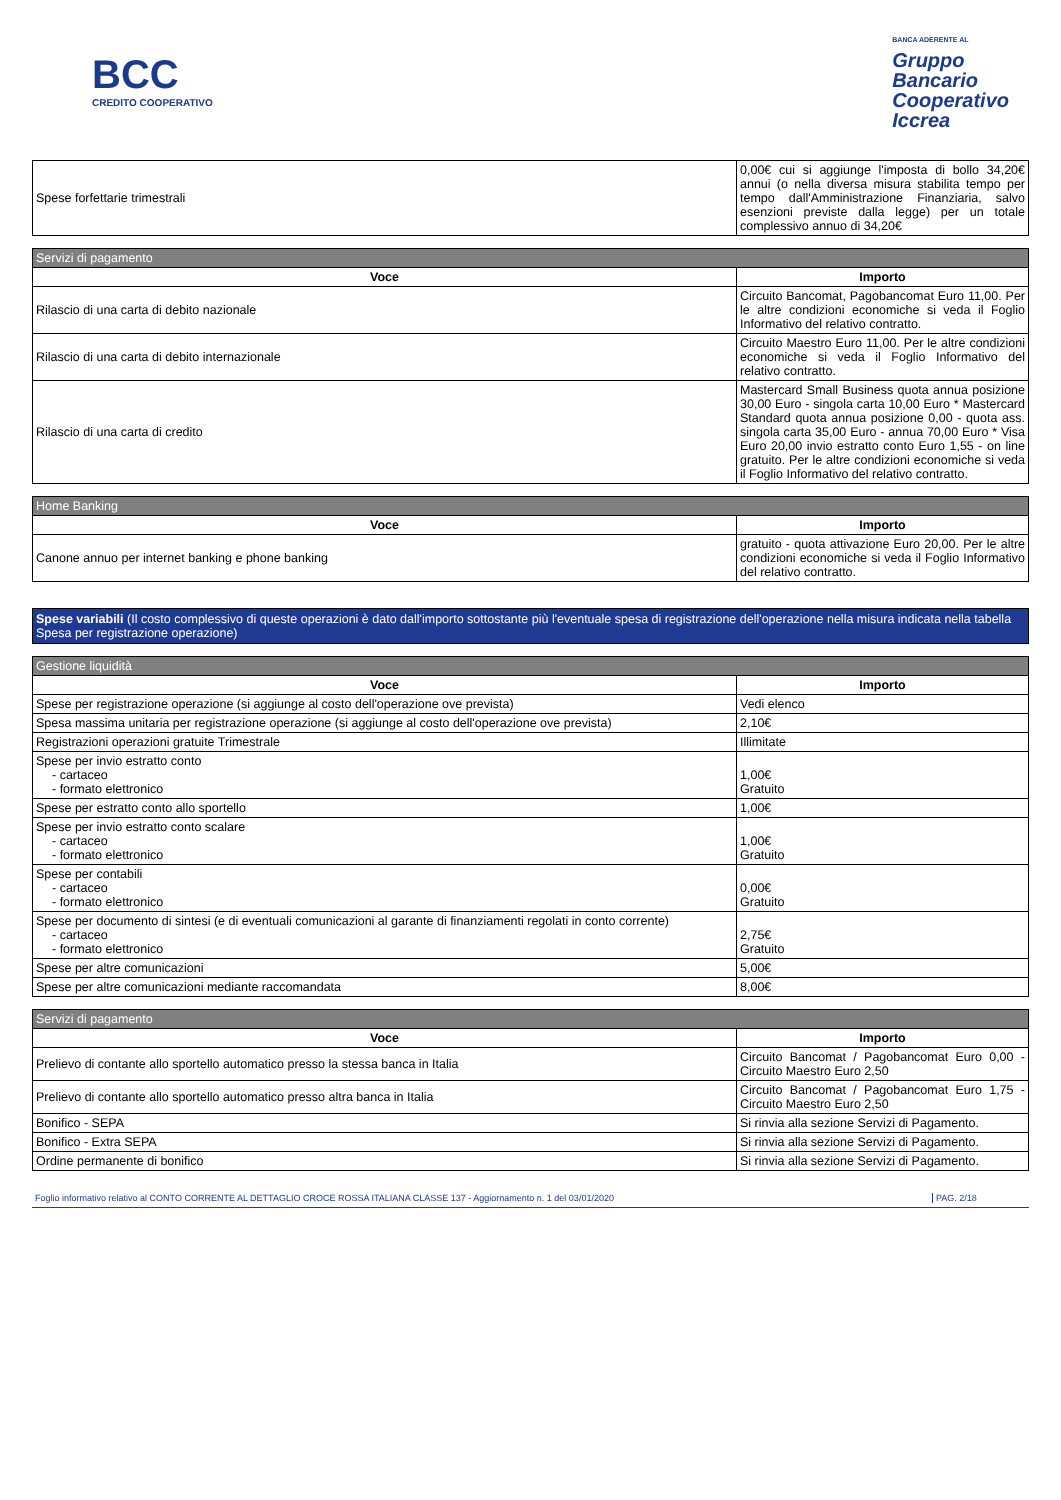BCC
CREDITO COOPERATIVO
BANCA ADERENTE AL
Gruppo
Bancario
Cooperativo
Iccrea
| Spese forfettarie trimestrali | 0,00€ cui si aggiunge l'imposta di bollo 34,20€ annui (o nella diversa misura stabilita tempo per tempo dall'Amministrazione Finanziaria, salvo esenzioni previste dalla legge) per un totale complessivo annuo di 34,20€ |
| Servizi di pagamento | |
| --- | --- |
| Voce | Importo |
| Rilascio di una carta di debito nazionale | Circuito Bancomat, Pagobancomat Euro 11,00. Per le altre condizioni economiche si veda il Foglio Informativo del relativo contratto. |
| Rilascio di una carta di debito internazionale | Circuito Maestro Euro 11,00. Per le altre condizioni economiche si veda il Foglio Informativo del relativo contratto. |
| Rilascio di una carta di credito | Mastercard Small Business quota annua posizione 30,00 Euro - singola carta 10,00 Euro * Mastercard Standard quota annua posizione 0,00 - quota ass. singola carta 35,00 Euro - annua 70,00 Euro * Visa Euro 20,00 invio estratto conto Euro 1,55 - on line gratuito. Per le altre condizioni economiche si veda il Foglio Informativo del relativo contratto. |
| Home Banking | |
| --- | --- |
| Voce | Importo |
| Canone annuo per internet banking e phone banking | gratuito - quota attivazione Euro 20,00. Per le altre condizioni economiche si veda il Foglio Informativo del relativo contratto. |
Spese variabili (Il costo complessivo di queste operazioni è dato dall'importo sottostante più l'eventuale spesa di registrazione dell'operazione nella misura indicata nella tabella Spesa per registrazione operazione)
| Gestione liquidità | |
| --- | --- |
| Voce | Importo |
| Spese per registrazione operazione (si aggiunge al costo dell'operazione ove prevista) | Vedi elenco |
| Spesa massima unitaria per registrazione operazione (si aggiunge al costo dell'operazione ove prevista) | 2,10€ |
| Registrazioni operazioni gratuite Trimestrale | Illimitate |
| Spese per invio estratto conto - cartaceo - formato elettronico | 1,00€ Gratuito |
| Spese per estratto conto allo sportello | 1,00€ |
| Spese per invio estratto conto scalare - cartaceo - formato elettronico | 1,00€ Gratuito |
| Spese per contabili - cartaceo - formato elettronico | 0,00€ Gratuito |
| Spese per documento di sintesi (e di eventuali comunicazioni al garante di finanziamenti regolati in conto corrente) - cartaceo - formato elettronico | 2,75€ Gratuito |
| Spese per altre comunicazioni | 5,00€ |
| Spese per altre comunicazioni mediante raccomandata | 8,00€ |
| Servizi di pagamento | |
| --- | --- |
| Voce | Importo |
| Prelievo di contante allo sportello automatico presso la stessa banca in Italia | Circuito Bancomat / Pagobancomat Euro 0,00 - Circuito Maestro Euro 2,50 |
| Prelievo di contante allo sportello automatico presso altra banca in Italia | Circuito Bancomat / Pagobancomat Euro 1,75 - Circuito Maestro Euro 2,50 |
| Bonifico - SEPA | Si rinvia alla sezione Servizi di Pagamento. |
| Bonifico - Extra SEPA | Si rinvia alla sezione Servizi di Pagamento. |
| Ordine permanente di bonifico | Si rinvia alla sezione Servizi di Pagamento. |
Foglio informativo relativo al CONTO CORRENTE AL DETTAGLIO CROCE ROSSA ITALIANA CLASSE 137 - Aggiornamento n. 1 del 03/01/2020 PAG. 2/18